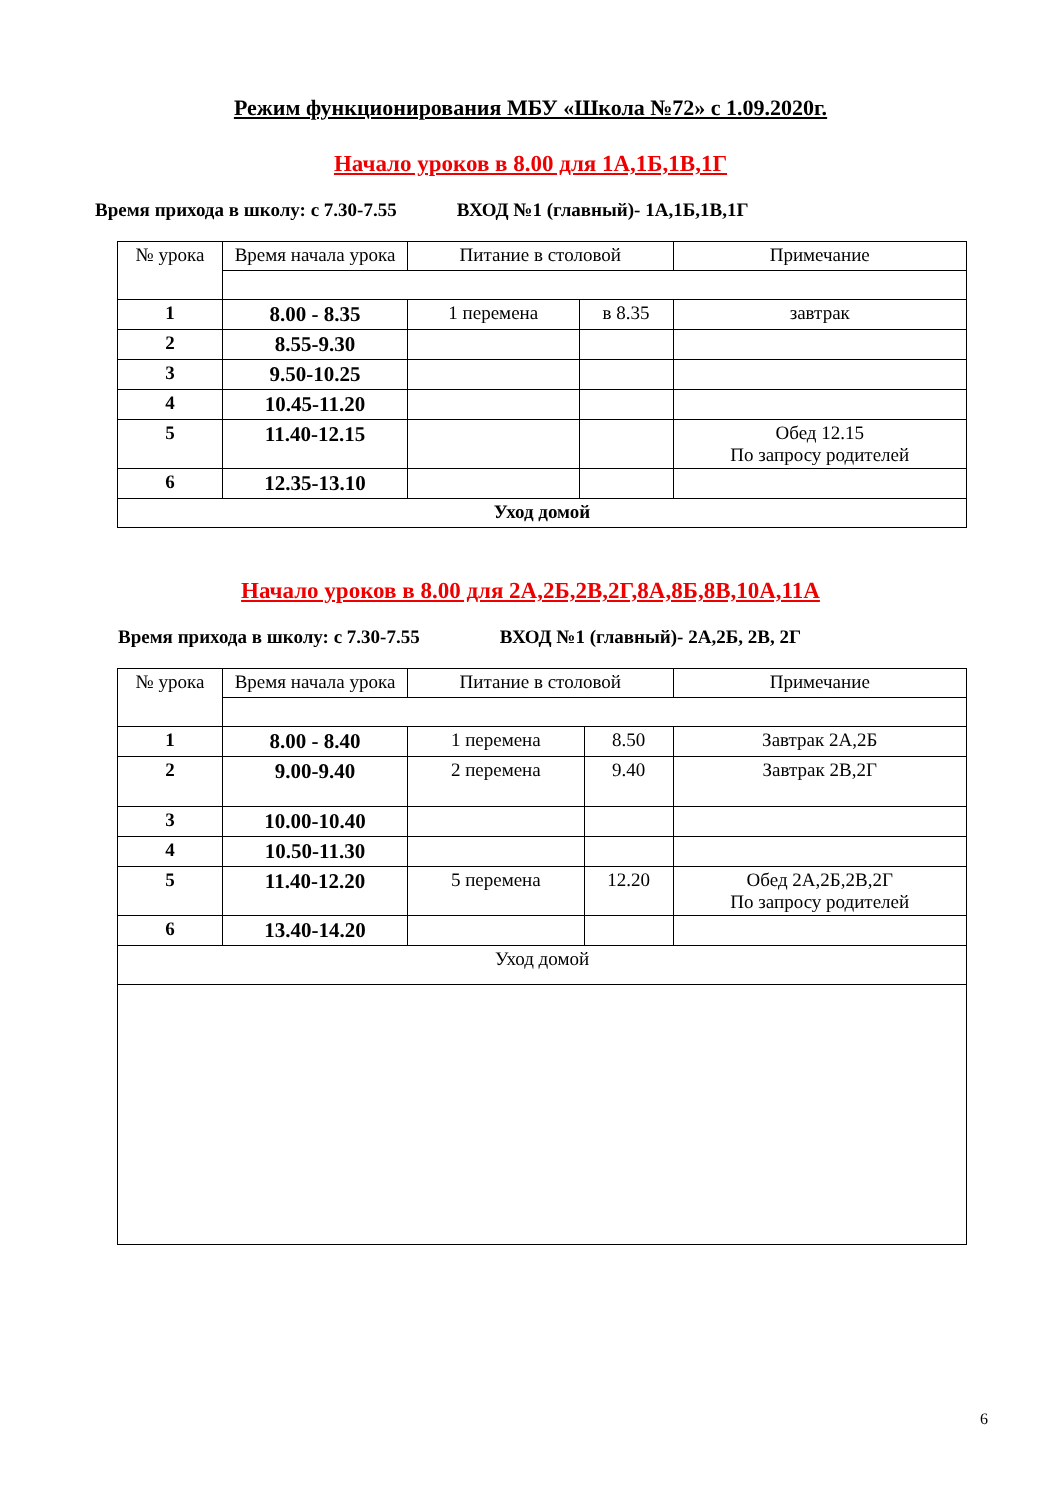Режим функционирования МБУ «Школа №72» с 1.09.2020г.
Начало уроков в 8.00 для 1А,1Б,1В,1Г
Время прихода в школу: с 7.30-7.55 ВХОД №1 (главный)- 1А,1Б,1В,1Г
| № урока | Время начала урока | Питание в столовой | | Примечание |
| --- | --- | --- | --- | --- |
| 1 | 8.00 - 8.35 | 1 перемена | в 8.35 | завтрак |
| 2 | 8.55-9.30 | | | |
| 3 | 9.50-10.25 | | | |
| 4 | 10.45-11.20 | | | |
| 5 | 11.40-12.15 | | | Обед 12.15 По запросу родителей |
| 6 | 12.35-13.10 | | | |
| Уход домой | | | | |
Начало уроков в 8.00 для 2А,2Б,2В,2Г,8А,8Б,8В,10А,11А
Время прихода в школу: с 7.30-7.55 ВХОД №1 (главный)- 2А,2Б, 2В, 2Г
| № урока | Время начала урока | Питание в столовой | | Примечание |
| --- | --- | --- | --- | --- |
| 1 | 8.00 - 8.40 | 1 перемена | 8.50 | Завтрак 2А,2Б |
| 2 | 9.00-9.40 | 2 перемена | 9.40 | Завтрак 2В,2Г |
| 3 | 10.00-10.40 | | | |
| 4 | 10.50-11.30 | | | |
| 5 | 11.40-12.20 | 5 перемена | 12.20 | Обед 2А,2Б,2В,2Г По запросу родителей |
| 6 | 13.40-14.20 | | | |
| Уход домой | | | | |
6